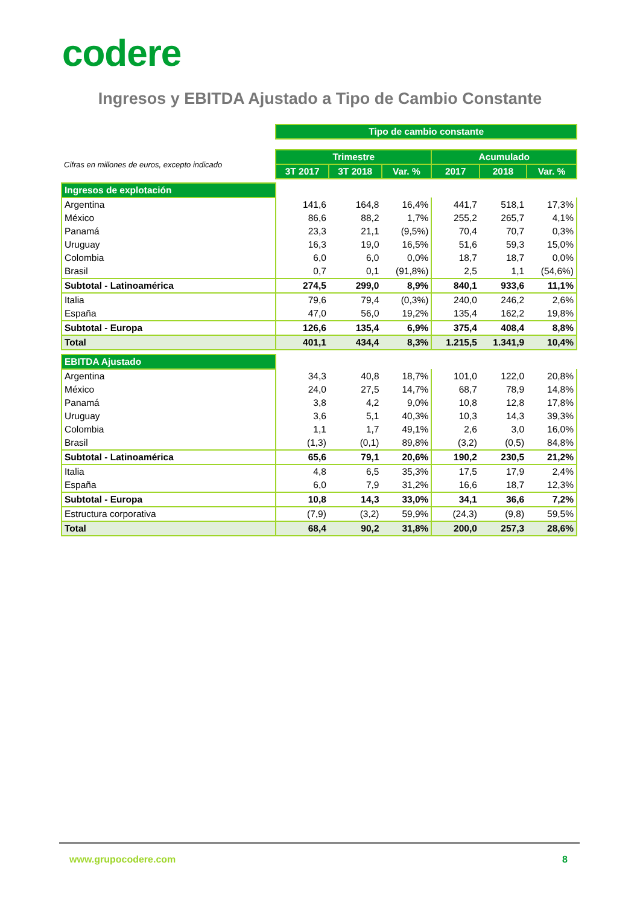codere
Ingresos y EBITDA Ajustado a Tipo de Cambio Constante
| | Tipo de cambio constante | | | | | |
| Cifras en millones de euros, excepto indicado | Trimestre | | | Acumulado | | |
| | 3T 2017 | 3T 2018 | Var. % | 2017 | 2018 | Var. % |
| Ingresos de explotación | | | | | | |
| Argentina | 141,6 | 164,8 | 16,4% | 441,7 | 518,1 | 17,3% |
| México | 86,6 | 88,2 | 1,7% | 255,2 | 265,7 | 4,1% |
| Panamá | 23,3 | 21,1 | (9,5%) | 70,4 | 70,7 | 0,3% |
| Uruguay | 16,3 | 19,0 | 16,5% | 51,6 | 59,3 | 15,0% |
| Colombia | 6,0 | 6,0 | 0,0% | 18,7 | 18,7 | 0,0% |
| Brasil | 0,7 | 0,1 | (91,8%) | 2,5 | 1,1 | (54,6%) |
| Subtotal - Latinoamérica | 274,5 | 299,0 | 8,9% | 840,1 | 933,6 | 11,1% |
| Italia | 79,6 | 79,4 | (0,3%) | 240,0 | 246,2 | 2,6% |
| España | 47,0 | 56,0 | 19,2% | 135,4 | 162,2 | 19,8% |
| Subtotal - Europa | 126,6 | 135,4 | 6,9% | 375,4 | 408,4 | 8,8% |
| Total | 401,1 | 434,4 | 8,3% | 1.215,5 | 1.341,9 | 10,4% |
| EBITDA Ajustado | | | | | | |
| Argentina | 34,3 | 40,8 | 18,7% | 101,0 | 122,0 | 20,8% |
| México | 24,0 | 27,5 | 14,7% | 68,7 | 78,9 | 14,8% |
| Panamá | 3,8 | 4,2 | 9,0% | 10,8 | 12,8 | 17,8% |
| Uruguay | 3,6 | 5,1 | 40,3% | 10,3 | 14,3 | 39,3% |
| Colombia | 1,1 | 1,7 | 49,1% | 2,6 | 3,0 | 16,0% |
| Brasil | (1,3) | (0,1) | 89,8% | (3,2) | (0,5) | 84,8% |
| Subtotal - Latinoamérica | 65,6 | 79,1 | 20,6% | 190,2 | 230,5 | 21,2% |
| Italia | 4,8 | 6,5 | 35,3% | 17,5 | 17,9 | 2,4% |
| España | 6,0 | 7,9 | 31,2% | 16,6 | 18,7 | 12,3% |
| Subtotal - Europa | 10,8 | 14,3 | 33,0% | 34,1 | 36,6 | 7,2% |
| Estructura corporativa | (7,9) | (3,2) | 59,9% | (24,3) | (9,8) | 59,5% |
| Total | 68,4 | 90,2 | 31,8% | 200,0 | 257,3 | 28,6% |
www.grupocodere.com 8